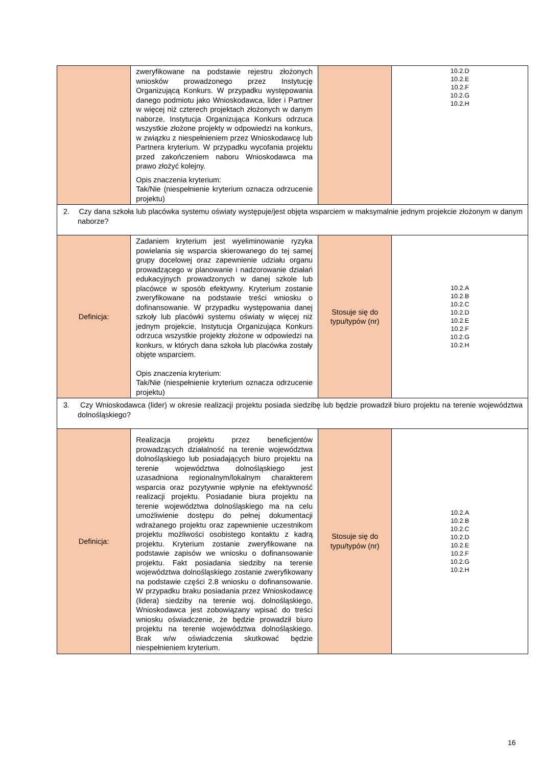| | zweryfikowane na podstawie rejestru złożonych wniosków prowadzonego przez Instytucję Organizującą Konkurs. W przypadku występowania danego podmiotu jako Wnioskodawca, lider i Partner w więcej niż czterech projektach złożonych w danym naborze, Instytucja Organizująca Konkurs odrzuca wszystkie złożone projekty w odpowiedzi na konkurs, w związku z niespełnieniem przez Wnioskodawcę lub Partnera kryterium. W przypadku wycofania projektu przed zakończeniem naboru Wnioskodawca ma prawo złożyć kolejny. Opis znaczenia kryterium: Tak/Nie (niespełnienie kryterium oznacza odrzucenie projektu) | | 10.2.D 10.2.E 10.2.F 10.2.G 10.2.H |
| 2. Czy dana szkoła lub placówka systemu oświaty występuje/jest objęta wsparciem w maksymalnie jednym projekcie złożonym w danym naborze? | | | |
| Definicja: | Zadaniem kryterium jest wyeliminowanie ryzyka powielania się wsparcia skierowanego do tej samej grupy docelowej oraz zapewnienie udziału organu prowadzącego w planowanie i nadzorowanie działań edukacyjnych prowadzonych w danej szkole lub placówce w sposób efektywny. Kryterium zostanie zweryfikowane na podstawie treści wniosku o dofinansowanie. W przypadku występowania danej szkoły lub placówki systemu oświaty w więcej niż jednym projekcie, Instytucja Organizująca Konkurs odrzuca wszystkie projekty złożone w odpowiedzi na konkurs, w których dana szkoła lub placówka zostały objęte wsparciem. Opis znaczenia kryterium: Tak/Nie (niespełnienie kryterium oznacza odrzucenie projektu) | Stosuje się do typu/typów (nr) | 10.2.A 10.2.B 10.2.C 10.2.D 10.2.E 10.2.F 10.2.G 10.2.H |
| 3. Czy Wnioskodawca (lider) w okresie realizacji projektu posiada siedzibę lub będzie prowadził biuro projektu na terenie województwa dolnośląskiego? | | | |
| Definicja: | Realizacja projektu przez beneficjentów prowadzących działalność na terenie województwa dolnośląskiego lub posiadających biuro projektu na terenie województwa dolnośląskiego jest uzasadniona regionalnym/lokalnym charakterem wsparcia oraz pozytywnie wpłynie na efektywność realizacji projektu. Posiadanie biura projektu na terenie województwa dolnośląskiego ma na celu umożliwienie dostępu do pełnej dokumentacji wdrażanego projektu oraz zapewnienie uczestnikom projektu możliwości osobistego kontaktu z kadrą projektu. Kryterium zostanie zweryfikowane na podstawie zapisów we wniosku o dofinansowanie projektu. Fakt posiadania siedziby na terenie województwa dolnośląskiego zostanie zweryfikowany na podstawie części 2.8 wniosku o dofinansowanie. W przypadku braku posiadania przez Wnioskodawcę (lidera) siedziby na terenie woj. dolnośląskiego, Wnioskodawca jest zobowiązany wpisać do treści wniosku oświadczenie, że będzie prowadził biuro projektu na terenie województwa dolnośląskiego. Brak w/w oświadczenia skutkować będzie niespełnieniem kryterium. | Stosuje się do typu/typów (nr) | 10.2.A 10.2.B 10.2.C 10.2.D 10.2.E 10.2.F 10.2.G 10.2.H |
16